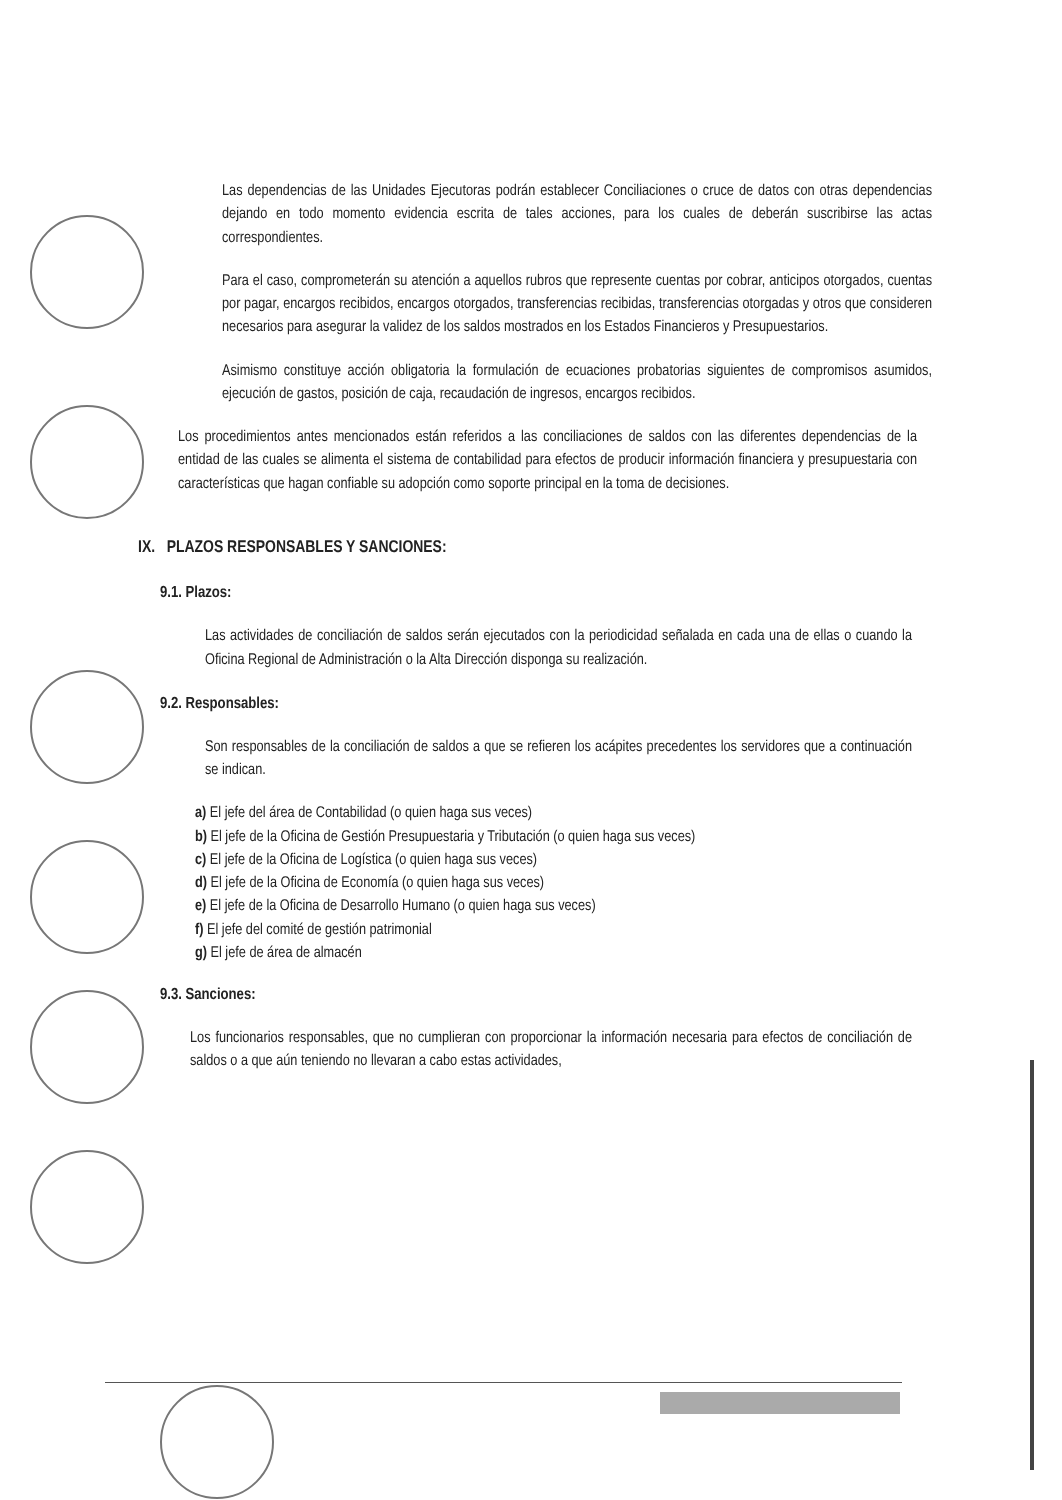Las dependencias de las Unidades Ejecutoras podrán establecer Conciliaciones o cruce de datos con otras dependencias dejando en todo momento evidencia escrita de tales acciones, para los cuales de deberán suscribirse las actas correspondientes.
Para el caso, comprometerán su atención a aquellos rubros que represente cuentas por cobrar, anticipos otorgados, cuentas por pagar, encargos recibidos, encargos otorgados, transferencias recibidas, transferencias otorgadas y otros que consideren necesarios para asegurar la validez de los saldos mostrados en los Estados Financieros y Presupuestarios.
Asimismo constituye acción obligatoria la formulación de ecuaciones probatorias siguientes de compromisos asumidos, ejecución de gastos, posición de caja, recaudación de ingresos, encargos recibidos.
Los procedimientos antes mencionados están referidos a las conciliaciones de saldos con las diferentes dependencias de la entidad de las cuales se alimenta el sistema de contabilidad para efectos de producir información financiera y presupuestaria con características que hagan confiable su adopción como soporte principal en la toma de decisiones.
IX. PLAZOS RESPONSABLES Y SANCIONES:
9.1. Plazos:
Las actividades de conciliación de saldos serán ejecutados con la periodicidad señalada en cada una de ellas o cuando la Oficina Regional de Administración o la Alta Dirección disponga su realización.
9.2. Responsables:
Son responsables de la conciliación de saldos a que se refieren los acápites precedentes los servidores que a continuación se indican.
a) El jefe del área de Contabilidad (o quien haga sus veces)
b) El jefe de la Oficina de Gestión Presupuestaria y Tributación (o quien haga sus veces)
c) El jefe de la Oficina de Logística (o quien haga sus veces)
d) El jefe de la Oficina de Economía (o quien haga sus veces)
e) El jefe de la Oficina de Desarrollo Humano (o quien haga sus veces)
f) El jefe del comité de gestión patrimonial
g) El jefe de área de almacén
9.3. Sanciones:
Los funcionarios responsables, que no cumplieran con proporcionar la información necesaria para efectos de conciliación de saldos o a que aún teniendo no llevaran a cabo estas actividades,